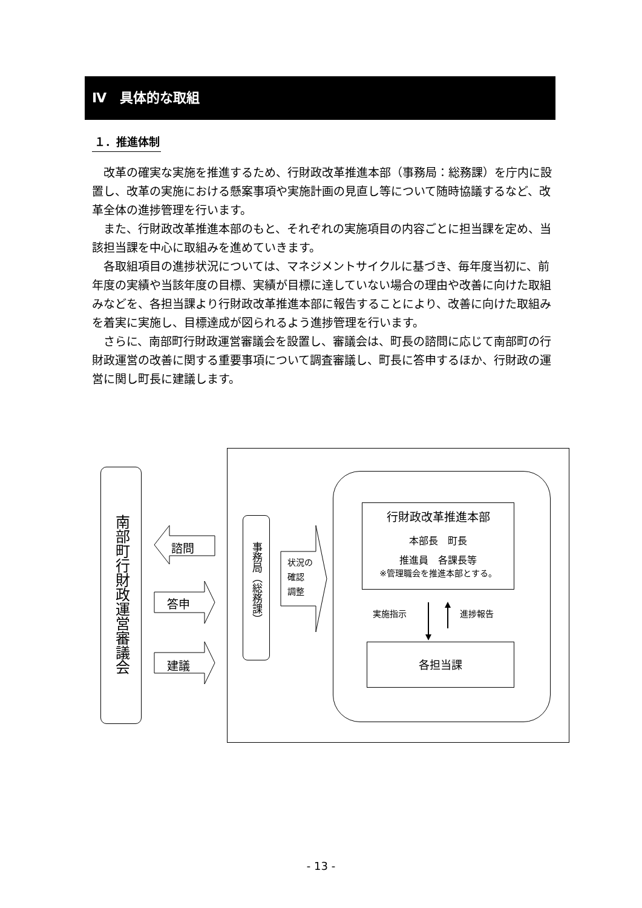Ⅳ　具体的な取組
１．推進体制
改革の確実な実施を推進するため、行財政改革推進本部（事務局：総務課）を庁内に設置し、改革の実施における懸案事項や実施計画の見直し等について随時協議するなど、改革全体の進捗管理を行います。
また、行財政改革推進本部のもと、それぞれの実施項目の内容ごとに担当課を定め、当該担当課を中心に取組みを進めていきます。
各取組項目の進捗状況については、マネジメントサイクルに基づき、毎年度当初に、前年度の実績や当該年度の目標、実績が目標に達していない場合の理由や改善に向けた取組みなどを、各担当課より行財政改革推進本部に報告することにより、改善に向けた取組みを着実に実施し、目標達成が図られるよう進捗管理を行います。
さらに、南部町行財政運営審議会を設置し、審議会は、町長の諮問に応じて南部町の行財政運営の改善に関する重要事項について調査審議し、町長に答申するほか、行財政の運営に関し町長に建議します。
南部町行財政運営審議会
諮問
答申
建議
事務局（総務課）
状況の
確認
調整
行財政改革推進本部
本部長　町長
推進員　各課長等
※管理職会を推進本部とする。
実施指示 進捗報告
各担当課
- 13 -